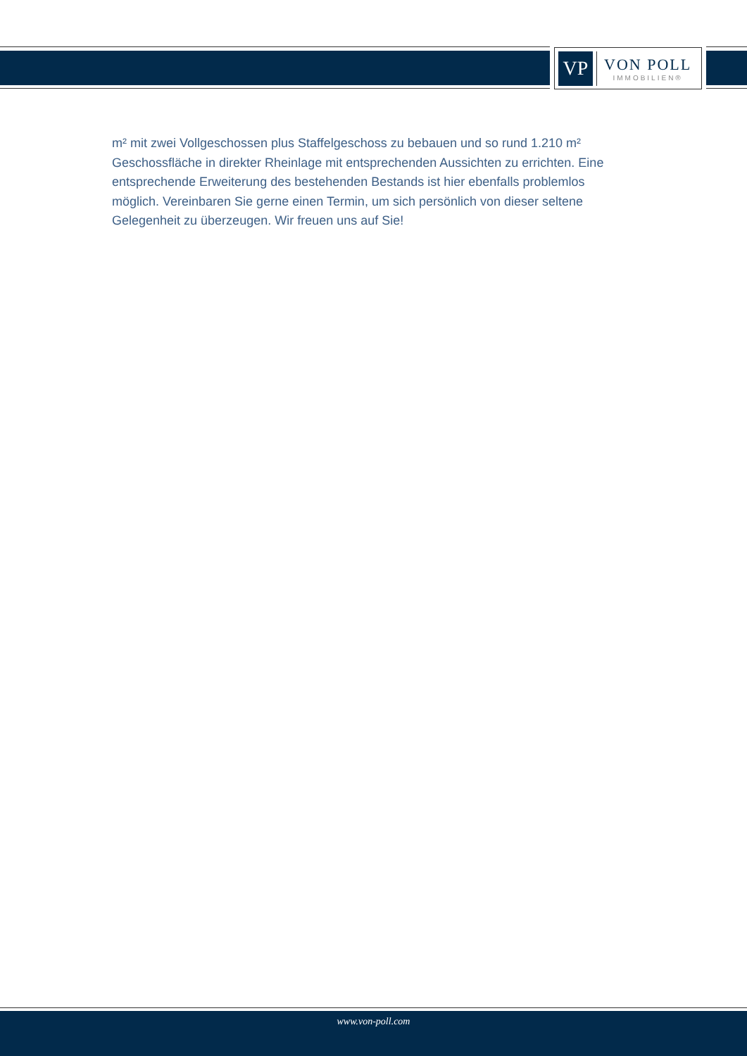VP
VON POLL
IMMOBILIEN®
m² mit zwei Vollgeschossen plus Staffelgeschoss zu bebauen und so rund 1.210 m² Geschossfläche in direkter Rheinlage mit entsprechenden Aussichten zu errichten. Eine entsprechende Erweiterung des bestehenden Bestands ist hier ebenfalls problemlos möglich. Vereinbaren Sie gerne einen Termin, um sich persönlich von dieser seltene Gelegenheit zu überzeugen. Wir freuen uns auf Sie!
www.von-poll.com